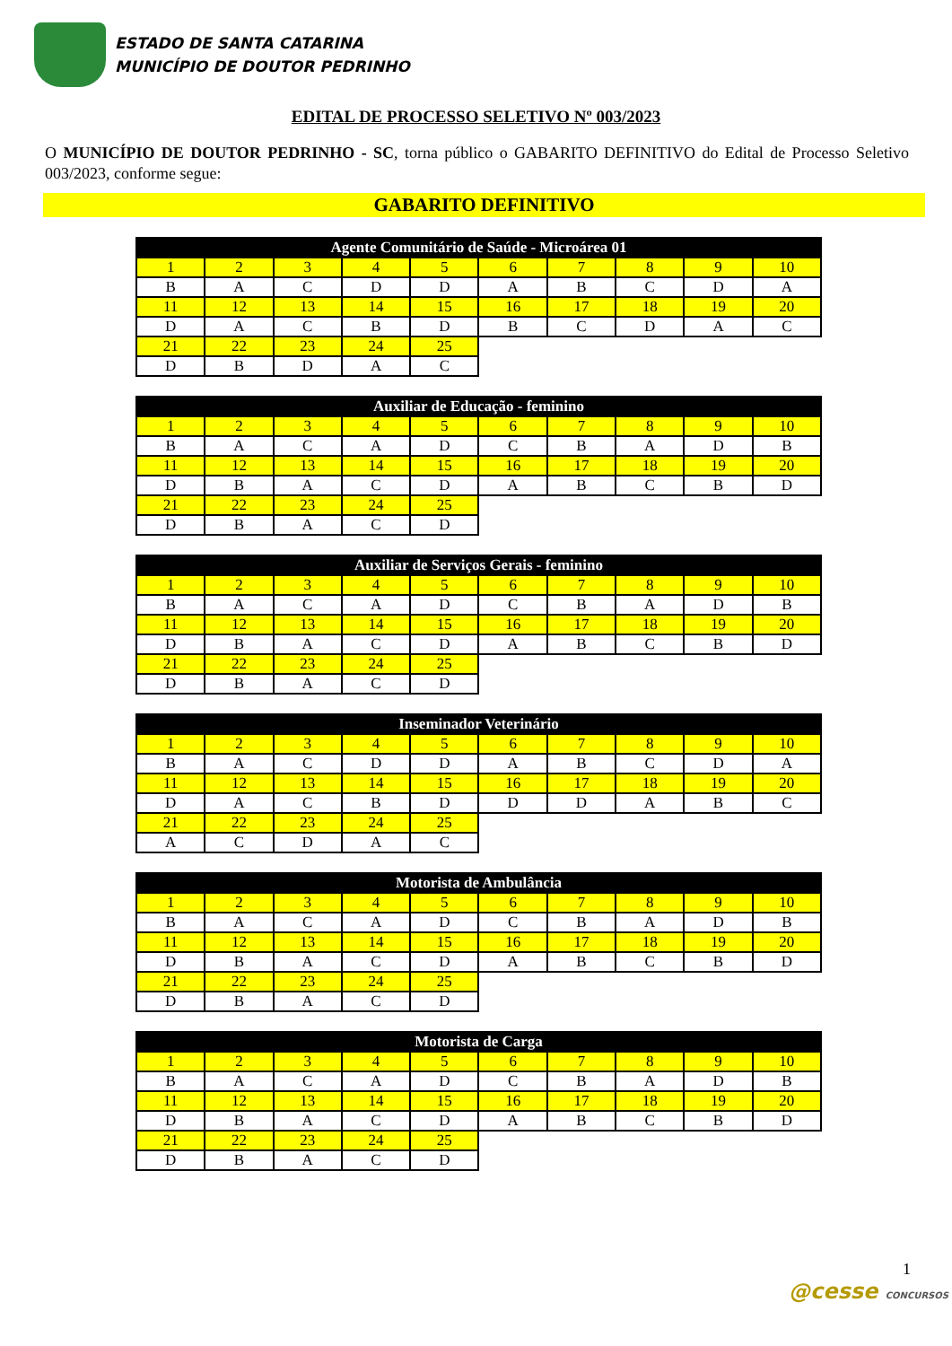ESTADO DE SANTA CATARINA
MUNICÍPIO DE DOUTOR PEDRINHO
EDITAL DE PROCESSO SELETIVO Nº 003/2023
O MUNICÍPIO DE DOUTOR PEDRINHO - SC, torna público o GABARITO DEFINITIVO do Edital de Processo Seletivo 003/2023, conforme segue:
GABARITO DEFINITIVO
| Agente Comunitário de Saúde - Microárea 01 | | | | | | | | | |
| --- | --- | --- | --- | --- | --- | --- | --- | --- | --- |
| 1 | 2 | 3 | 4 | 5 | 6 | 7 | 8 | 9 | 10 |
| B | A | C | D | D | A | B | C | D | A |
| 11 | 12 | 13 | 14 | 15 | 16 | 17 | 18 | 19 | 20 |
| D | A | C | B | D | B | C | D | A | C |
| 21 | 22 | 23 | 24 | 25 | | | | | |
| D | B | D | A | C | | | | | |
| Auxiliar de Educação - feminino | | | | | | | | | |
| --- | --- | --- | --- | --- | --- | --- | --- | --- | --- |
| 1 | 2 | 3 | 4 | 5 | 6 | 7 | 8 | 9 | 10 |
| B | A | C | A | D | C | B | A | D | B |
| 11 | 12 | 13 | 14 | 15 | 16 | 17 | 18 | 19 | 20 |
| D | B | A | C | D | A | B | C | B | D |
| 21 | 22 | 23 | 24 | 25 | | | | | |
| D | B | A | C | D | | | | | |
| Auxiliar de Serviços Gerais - feminino | | | | | | | | | |
| --- | --- | --- | --- | --- | --- | --- | --- | --- | --- |
| 1 | 2 | 3 | 4 | 5 | 6 | 7 | 8 | 9 | 10 |
| B | A | C | A | D | C | B | A | D | B |
| 11 | 12 | 13 | 14 | 15 | 16 | 17 | 18 | 19 | 20 |
| D | B | A | C | D | A | B | C | B | D |
| 21 | 22 | 23 | 24 | 25 | | | | | |
| D | B | A | C | D | | | | | |
| Inseminador Veterinário | | | | | | | | | |
| --- | --- | --- | --- | --- | --- | --- | --- | --- | --- |
| 1 | 2 | 3 | 4 | 5 | 6 | 7 | 8 | 9 | 10 |
| B | A | C | D | D | A | B | C | D | A |
| 11 | 12 | 13 | 14 | 15 | 16 | 17 | 18 | 19 | 20 |
| D | A | C | B | D | D | D | A | B | C |
| 21 | 22 | 23 | 24 | 25 | | | | | |
| A | C | D | A | C | | | | | |
| Motorista de Ambulância | | | | | | | | | |
| --- | --- | --- | --- | --- | --- | --- | --- | --- | --- |
| 1 | 2 | 3 | 4 | 5 | 6 | 7 | 8 | 9 | 10 |
| B | A | C | A | D | C | B | A | D | B |
| 11 | 12 | 13 | 14 | 15 | 16 | 17 | 18 | 19 | 20 |
| D | B | A | C | D | A | B | C | B | D |
| 21 | 22 | 23 | 24 | 25 | | | | | |
| D | B | A | C | D | | | | | |
| Motorista de Carga | | | | | | | | | |
| --- | --- | --- | --- | --- | --- | --- | --- | --- | --- |
| 1 | 2 | 3 | 4 | 5 | 6 | 7 | 8 | 9 | 10 |
| B | A | C | A | D | C | B | A | D | B |
| 11 | 12 | 13 | 14 | 15 | 16 | 17 | 18 | 19 | 20 |
| D | B | A | C | D | A | B | C | B | D |
| 21 | 22 | 23 | 24 | 25 | | | | | |
| D | B | A | C | D | | | | | |
1
@cesse CONCURSOS